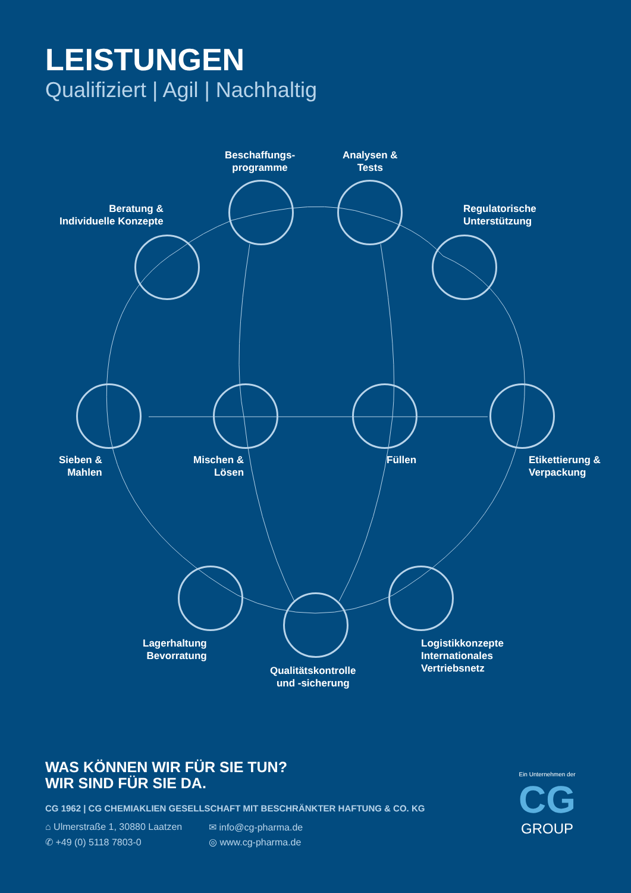LEISTUNGEN
Qualifiziert | Agil | Nachhaltig
Beschaffungs-
programme
Analysen &
Tests
Beratung &
Individuelle Konzepte
Regulatorische
Unterstützung
Sieben &
Mahlen
Mischen &
Lösen
Füllen
Etikettierung &
Verpackung
Lagerhaltung
Bevorratung
Qualitätskontrolle
und -sicherung
Logistikkonzepte
Internationales
Vertriebsnetz
WAS KÖNNEN WIR FÜR SIE TUN?
WIR SIND FÜR SIE DA.
CG 1962 | CG CHEMIAKLIEN GESELLSCHAFT MIT BESCHRÄNKTER HAFTUNG & CO. KG
⌂ Ulmerstraße 1, 30880 Laatzen ✉ info@cg-pharma.de ✆ +49 (0) 5118 7803-0 ◎ www.cg-pharma.de
Ein Unternehmen der
CG
GROUP